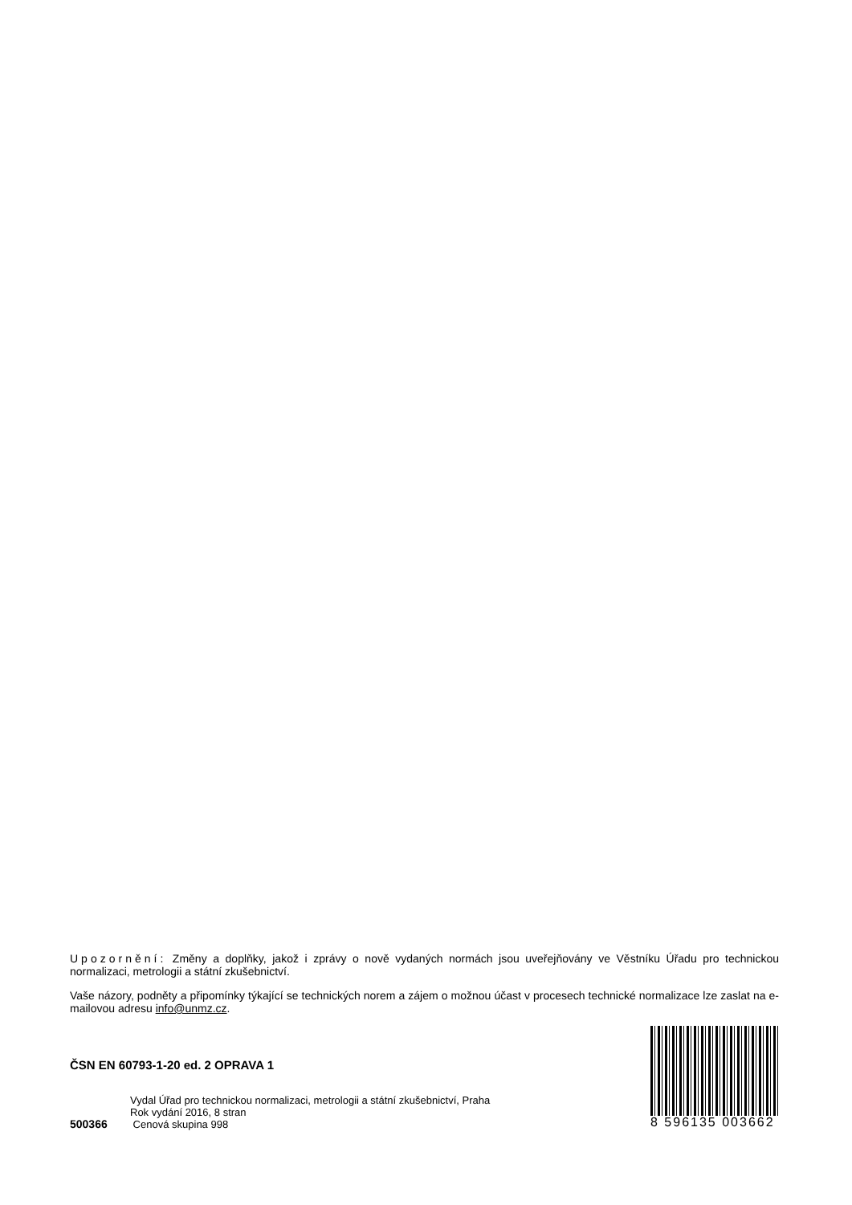Upozornění: Změny a doplňky, jakož i zprávy o nově vydaných normách jsou uveřejňovány ve Věstníku Úřadu pro technickou normalizaci, metrologii a státní zkušebnictví.
Vaše názory, podněty a připomínky týkající se technických norem a zájem o možnou účast v procesech technické normalizace lze zaslat na e-mailovou adresu info@unmz.cz.
ČSN EN 60793-1-20 ed. 2 OPRAVA 1
Vydal Úřad pro technickou normalizaci, metrologii a státní zkušebnictví, Praha
Rok vydání 2016, 8 stran
500366 Cenová skupina 998
8 596135 003662